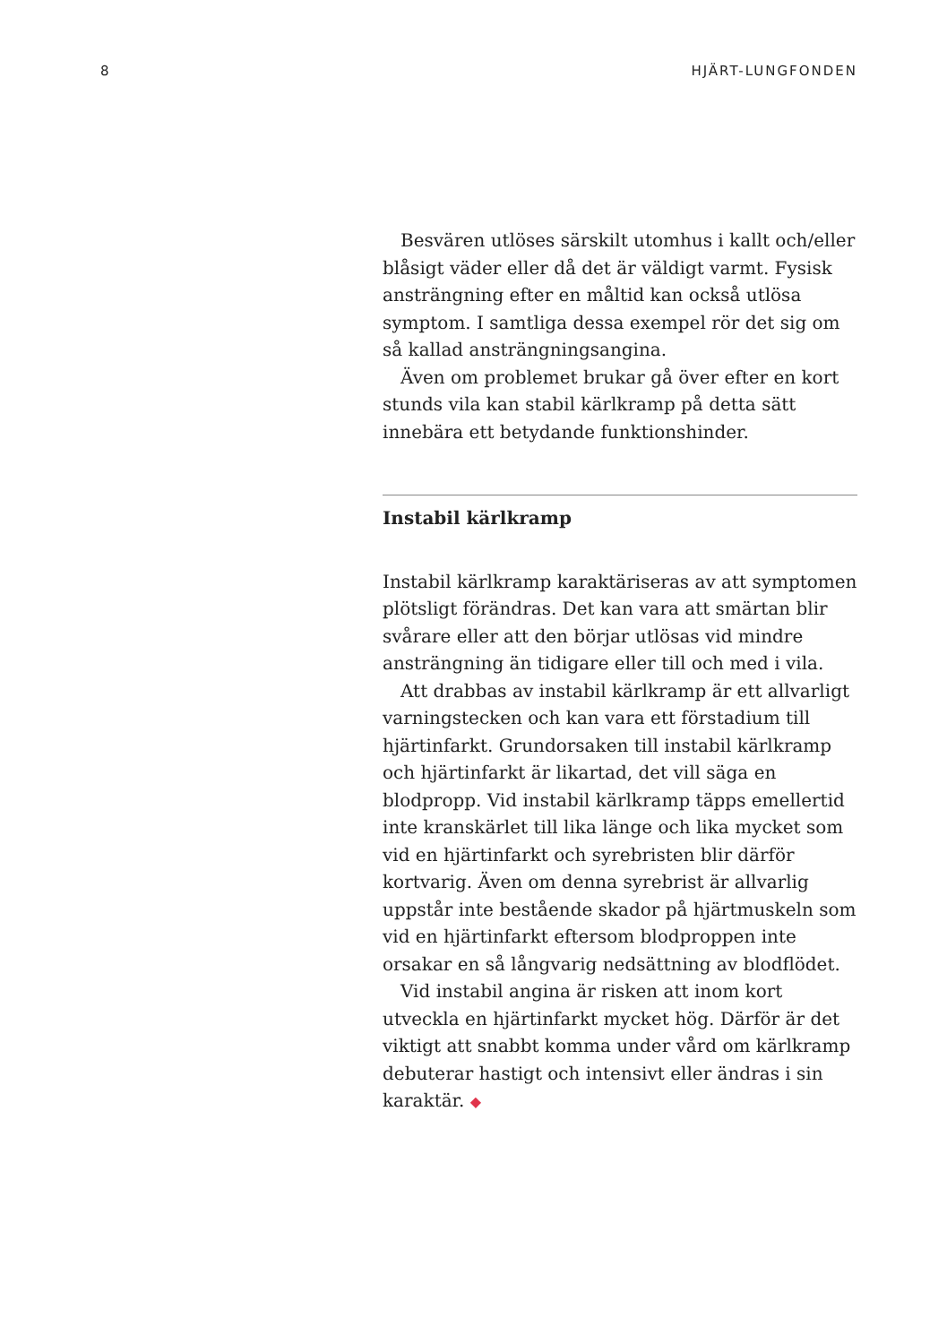8 HJÄRT-LUNGFONDEN
Besvären utlöses särskilt utomhus i kallt och/eller blåsigt väder eller då det är väldigt varmt. Fysisk ansträngning efter en måltid kan också utlösa symptom. I samtliga dessa exempel rör det sig om så kallad ansträngningsangina.
Även om problemet brukar gå över efter en kort stunds vila kan stabil kärlkramp på detta sätt innebära ett betydande funktionshinder.
Instabil kärlkramp
Instabil kärlkramp karaktäriseras av att symptomen plötsligt förändras. Det kan vara att smärtan blir svårare eller att den börjar utlösas vid mindre ansträngning än tidigare eller till och med i vila.
Att drabbas av instabil kärlkramp är ett allvarligt varningstecken och kan vara ett förstadium till hjärtinfarkt. Grundorsaken till instabil kärlkramp och hjärtinfarkt är likartad, det vill säga en blodpropp. Vid instabil kärlkramp täpps emellertid inte kranskärlet till lika länge och lika mycket som vid en hjärtinfarkt och syrebristen blir därför kortvarig. Även om denna syrebrist är allvarlig uppstår inte bestående skador på hjärtmuskeln som vid en hjärtinfarkt eftersom blodproppen inte orsakar en så långvarig nedsättning av blodflödet.
Vid instabil angina är risken att inom kort utveckla en hjärtinfarkt mycket hög. Därför är det viktigt att snabbt komma under vård om kärlkramp debuterar hastigt och intensivt eller ändras i sin karaktär. ◆